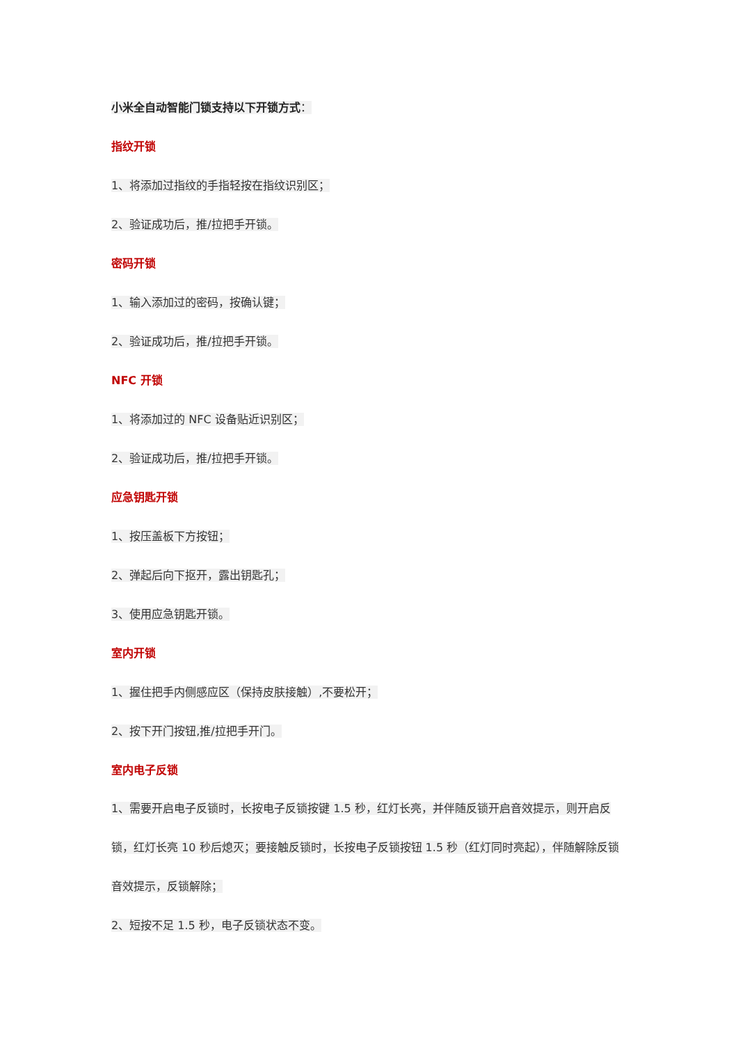小米全自动智能门锁支持以下开锁方式：
指纹开锁
1、将添加过指纹的手指轻按在指纹识别区；
2、验证成功后，推/拉把手开锁。
密码开锁
1、输入添加过的密码，按确认键；
2、验证成功后，推/拉把手开锁。
NFC 开锁
1、将添加过的 NFC 设备贴近识别区；
2、验证成功后，推/拉把手开锁。
应急钥匙开锁
1、按压盖板下方按钮；
2、弹起后向下抠开，露出钥匙孔；
3、使用应急钥匙开锁。
室内开锁
1、握住把手内侧感应区（保持皮肤接触）,不要松开；
2、按下开门按钮,推/拉把手开门。
室内电子反锁
1、需要开启电子反锁时，长按电子反锁按键 1.5 秒，红灯长亮，并伴随反锁开启音效提示，则开启反锁，红灯长亮 10 秒后熄灭；要接触反锁时，长按电子反锁按钮 1.5 秒（红灯同时亮起），伴随解除反锁音效提示，反锁解除；
2、短按不足 1.5 秒，电子反锁状态不变。